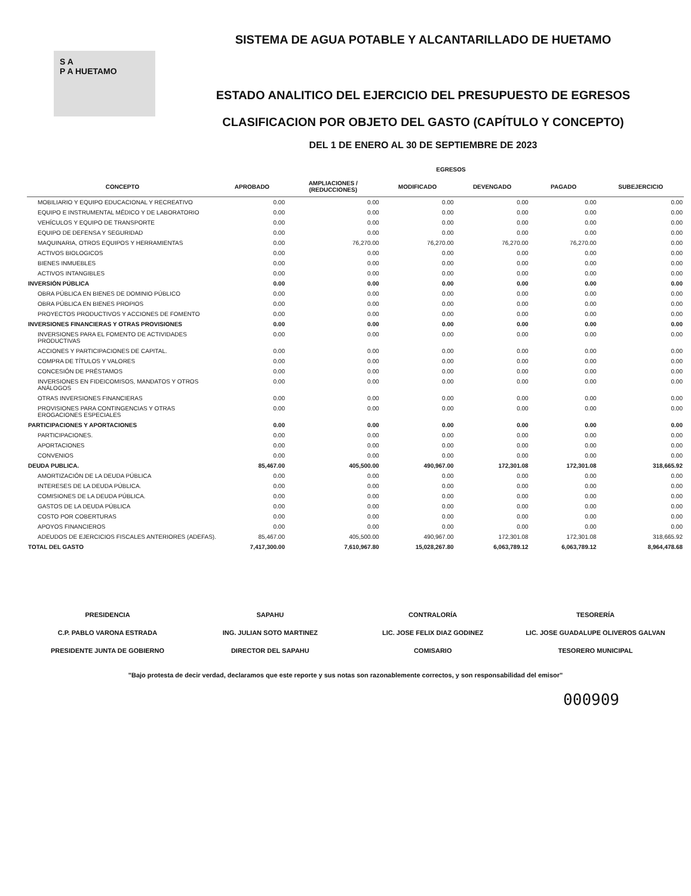S A
P A HUETAMO
SISTEMA DE AGUA POTABLE Y ALCANTARILLADO DE HUETAMO
ESTADO ANALITICO DEL EJERCICIO DEL PRESUPUESTO DE EGRESOS
CLASIFICACION POR OBJETO DEL GASTO (CAPÍTULO Y CONCEPTO)
DEL 1 DE ENERO AL 30 DE SEPTIEMBRE DE 2023
| | EGRESOS | | | | | |
| --- | --- | --- | --- | --- | --- | --- |
| CONCEPTO | APROBADO | AMPLIACIONES / (REDUCCIONES) | MODIFICADO | DEVENGADO | PAGADO | SUBEJERCICIO |
| MOBILIARIO Y EQUIPO EDUCACIONAL Y RECREATIVO | 0.00 | 0.00 | 0.00 | 0.00 | 0.00 | 0.00 |
| EQUIPO E INSTRUMENTAL MÉDICO Y DE LABORATORIO | 0.00 | 0.00 | 0.00 | 0.00 | 0.00 | 0.00 |
| VEHÍCULOS Y EQUIPO DE TRANSPORTE | 0.00 | 0.00 | 0.00 | 0.00 | 0.00 | 0.00 |
| EQUIPO DE DEFENSA Y SEGURIDAD | 0.00 | 0.00 | 0.00 | 0.00 | 0.00 | 0.00 |
| MAQUINARIA, OTROS EQUIPOS Y HERRAMIENTAS | 0.00 | 76,270.00 | 76,270.00 | 76,270.00 | 76,270.00 | 0.00 |
| ACTIVOS BIOLOGICOS | 0.00 | 0.00 | 0.00 | 0.00 | 0.00 | 0.00 |
| BIENES INMUEBLES | 0.00 | 0.00 | 0.00 | 0.00 | 0.00 | 0.00 |
| ACTIVOS INTANGIBLES | 0.00 | 0.00 | 0.00 | 0.00 | 0.00 | 0.00 |
| INVERSIÓN PÚBLICA | 0.00 | 0.00 | 0.00 | 0.00 | 0.00 | 0.00 |
| OBRA PÚBLICA EN BIENES DE DOMINIO PÚBLICO | 0.00 | 0.00 | 0.00 | 0.00 | 0.00 | 0.00 |
| OBRA PÚBLICA EN BIENES PROPIOS | 0.00 | 0.00 | 0.00 | 0.00 | 0.00 | 0.00 |
| PROYECTOS PRODUCTIVOS Y ACCIONES DE FOMENTO | 0.00 | 0.00 | 0.00 | 0.00 | 0.00 | 0.00 |
| INVERSIONES FINANCIERAS Y OTRAS PROVISIONES | 0.00 | 0.00 | 0.00 | 0.00 | 0.00 | 0.00 |
| INVERSIONES PARA EL FOMENTO DE ACTIVIDADES PRODUCTIVAS | 0.00 | 0.00 | 0.00 | 0.00 | 0.00 | 0.00 |
| ACCIONES Y PARTICIPACIONES DE CAPITAL. | 0.00 | 0.00 | 0.00 | 0.00 | 0.00 | 0.00 |
| COMPRA DE TÍTULOS Y VALORES | 0.00 | 0.00 | 0.00 | 0.00 | 0.00 | 0.00 |
| CONCESIÓN DE PRÉSTAMOS | 0.00 | 0.00 | 0.00 | 0.00 | 0.00 | 0.00 |
| INVERSIONES EN FIDEICOMISOS, MANDATOS Y OTROS ANÁLOGOS | 0.00 | 0.00 | 0.00 | 0.00 | 0.00 | 0.00 |
| OTRAS INVERSIONES FINANCIERAS | 0.00 | 0.00 | 0.00 | 0.00 | 0.00 | 0.00 |
| PROVISIONES PARA CONTINGENCIAS Y OTRAS EROGACIONES ESPECIALES | 0.00 | 0.00 | 0.00 | 0.00 | 0.00 | 0.00 |
| PARTICIPACIONES Y APORTACIONES | 0.00 | 0.00 | 0.00 | 0.00 | 0.00 | 0.00 |
| PARTICIPACIONES. | 0.00 | 0.00 | 0.00 | 0.00 | 0.00 | 0.00 |
| APORTACIONES | 0.00 | 0.00 | 0.00 | 0.00 | 0.00 | 0.00 |
| CONVENIOS | 0.00 | 0.00 | 0.00 | 0.00 | 0.00 | 0.00 |
| DEUDA PUBLICA. | 85,467.00 | 405,500.00 | 490,967.00 | 172,301.08 | 172,301.08 | 318,665.92 |
| AMORTIZACIÓN DE LA DEUDA PÚBLICA | 0.00 | 0.00 | 0.00 | 0.00 | 0.00 | 0.00 |
| INTERESES DE LA DEUDA PÚBLICA. | 0.00 | 0.00 | 0.00 | 0.00 | 0.00 | 0.00 |
| COMISIONES DE LA DEUDA PÚBLICA. | 0.00 | 0.00 | 0.00 | 0.00 | 0.00 | 0.00 |
| GASTOS DE LA DEUDA PÚBLICA | 0.00 | 0.00 | 0.00 | 0.00 | 0.00 | 0.00 |
| COSTO POR COBERTURAS | 0.00 | 0.00 | 0.00 | 0.00 | 0.00 | 0.00 |
| APOYOS FINANCIEROS | 0.00 | 0.00 | 0.00 | 0.00 | 0.00 | 0.00 |
| ADEUDOS DE EJERCICIOS FISCALES ANTERIORES (ADEFAS). | 85,467.00 | 405,500.00 | 490,967.00 | 172,301.08 | 172,301.08 | 318,665.92 |
| TOTAL DEL GASTO | 7,417,300.00 | 7,610,967.80 | 15,028,267.80 | 6,063,789.12 | 6,063,789.12 | 8,964,478.68 |
PRESIDENCIA
C.P. PABLO VARONA ESTRADA
PRESIDENTE JUNTA DE GOBIERNO
SAPAHU
ING. JULIAN SOTO MARTINEZ
DIRECTOR DEL SAPAHU
CONTRALORÍA
LIC. JOSE FELIX DIAZ GODINEZ
COMISARIO
TESORERÍA
LIC. JOSE GUADALUPE OLIVEROS GALVAN
TESORERO MUNICIPAL
"Bajo protesta de decir verdad, declaramos que este reporte y sus notas son razonablemente correctos, y son responsabilidad del emisor"
000909